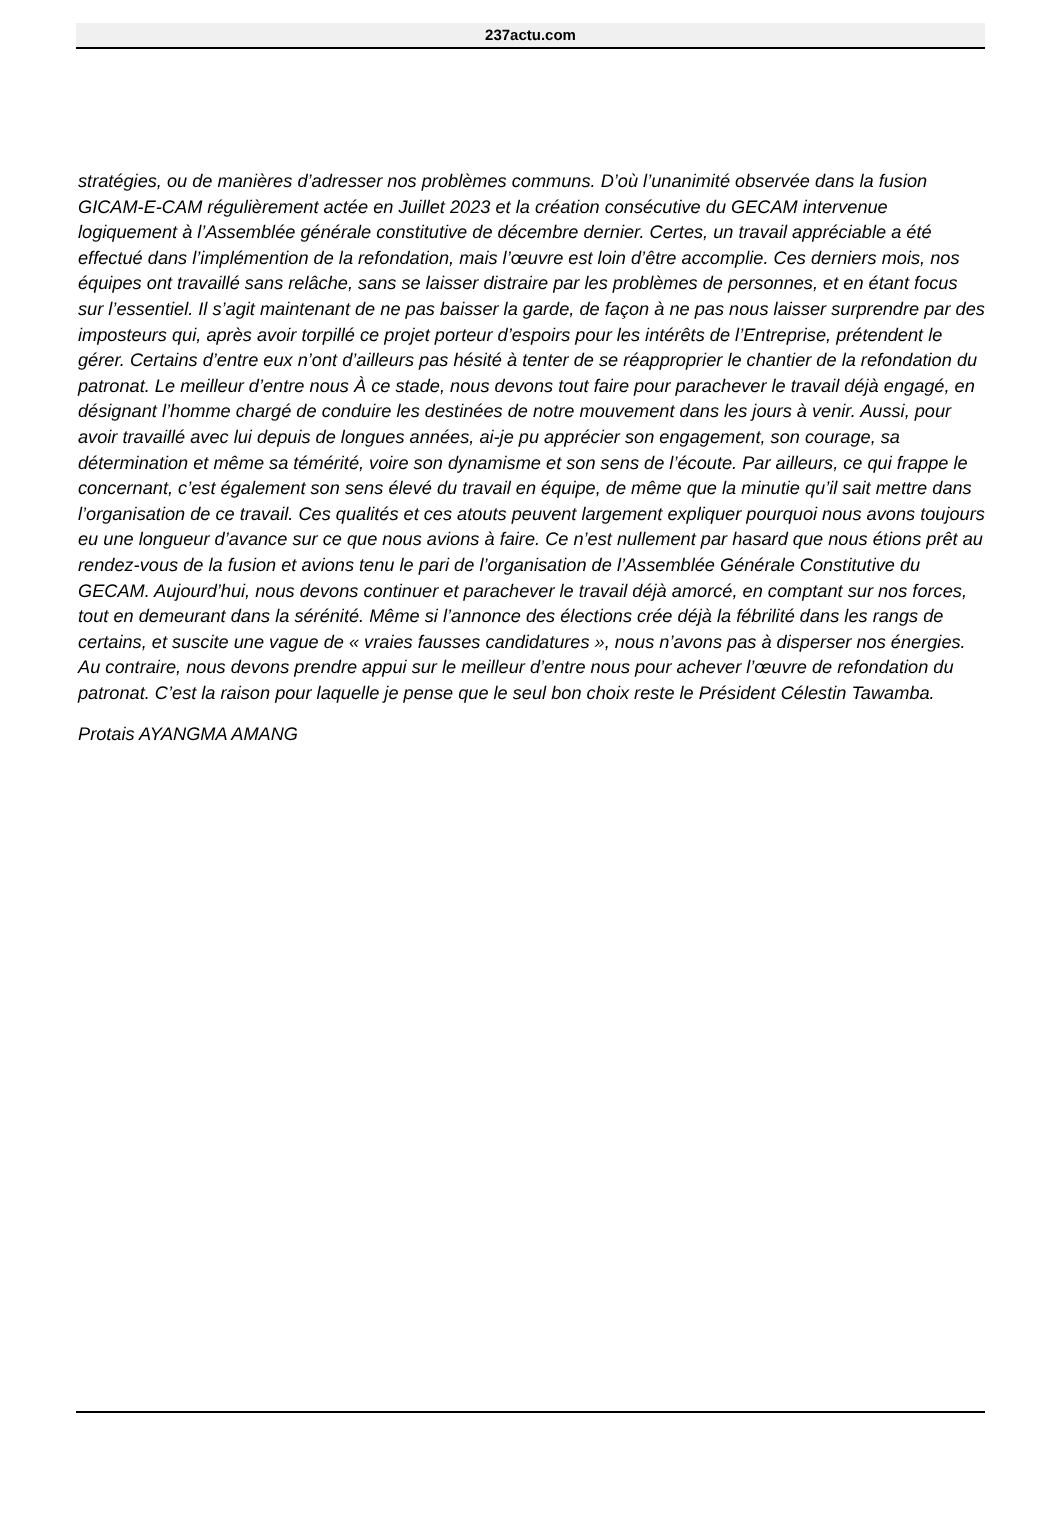237actu.com
stratégies, ou de manières d’adresser nos problèmes communs. D’où l’unanimité observée dans la fusion GICAM-E-CAM régulièrement actée en Juillet 2023 et la création consécutive du GECAM intervenue logiquement à l’Assemblée générale constitutive de décembre dernier. Certes, un travail appréciable a été effectué dans l’implémention de la refondation, mais l’œuvre est loin d’être accomplie. Ces derniers mois, nos équipes ont travaillé sans relâche, sans se laisser distraire par les problèmes de personnes, et en étant focus sur l’essentiel. Il s’agit maintenant de ne pas baisser la garde, de façon à ne pas nous laisser surprendre par des imposteurs qui, après avoir torpillé ce projet porteur d’espoirs pour les intérêts de l’Entreprise, prétendent le gérer. Certains d’entre eux n’ont d’ailleurs pas hésité à tenter de se réapproprier le chantier de la refondation du patronat. Le meilleur d’entre nous À ce stade, nous devons tout faire pour parachever le travail déjà engagé, en désignant l’homme chargé de conduire les destinées de notre mouvement dans les jours à venir. Aussi, pour avoir travaillé avec lui depuis de longues années, ai-je pu apprécier son engagement, son courage, sa détermination et même sa témérité, voire son dynamisme et son sens de l’écoute. Par ailleurs, ce qui frappe le concernant, c’est également son sens élevé du travail en équipe, de même que la minutie qu’il sait mettre dans l’organisation de ce travail. Ces qualités et ces atouts peuvent largement expliquer pourquoi nous avons toujours eu une longueur d’avance sur ce que nous avions à faire. Ce n’est nullement par hasard que nous étions prêt au rendez-vous de la fusion et avions tenu le pari de l’organisation de l’Assemblée Générale Constitutive du GECAM. Aujourd’hui, nous devons continuer et parachever le travail déjà amorcé, en comptant sur nos forces, tout en demeurant dans la sérénité. Même si l’annonce des élections crée déjà la fébrilité dans les rangs de certains, et suscite une vague de « vraies fausses candidatures », nous n’avons pas à disperser nos énergies. Au contraire, nous devons prendre appui sur le meilleur d’entre nous pour achever l’œuvre de refondation du patronat. C’est la raison pour laquelle je pense que le seul bon choix reste le Président Célestin Tawamba.
Protais AYANGMA AMANG